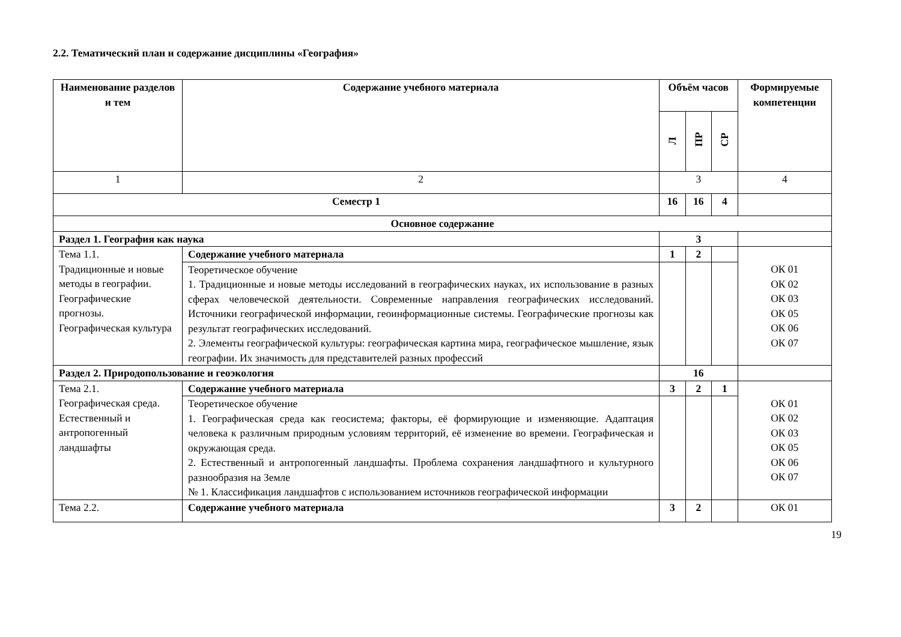2.2. Тематический план и содержание дисциплины «География»
| Наименование разделов и тем | Содержание учебного материала | Объём часов | | | Формируемые компетенции |
| --- | --- | --- | --- | --- | --- |
| | | Л | ПР | СР | |
| 1 | 2 | 3 | | | 4 |
| Семестр 1 | | 16 | 16 | 4 | |
| Основное содержание | | | | | |
| Раздел 1. География как наука | | 3 | | | |
| Тема 1.1. Традиционные и новые методы в географии. Географические прогнозы. Географическая культура | Содержание учебного материала | 1 | 2 | | ОК 01 ОК 02 ОК 03 ОК 05 ОК 06 ОК 07 |
| | Теоретическое обучение 1. Традиционные и новые методы исследований в географических науках, их использование в разных сферах человеческой деятельности. Современные направления географических исследований. Источники географической информации, геоинформационные системы. Географические прогнозы как результат географических исследований. 2. Элементы географической культуры: географическая картина мира, географическое мышление, язык географии. Их значимость для представителей разных профессий | | | | |
| Раздел 2. Природопользование и геоэкология | | 16 | | | |
| Тема 2.1. Географическая среда. Естественный и антропогенный ландшафты | Содержание учебного материала | 3 | 2 | 1 | ОК 01 ОК 02 ОК 03 ОК 05 ОК 06 ОК 07 |
| | Теоретическое обучение 1. Географическая среда как геосистема; факторы, её формирующие и изменяющие. Адаптация человека к различным природным условиям территорий, её изменение во времени. Географическая и окружающая среда. 2. Естественный и антропогенный ландшафты. Проблема сохранения ландшафтного и культурного разнообразия на Земле № 1. Классификация ландшафтов с использованием источников географической информации | | | | |
| Тема 2.2. | Содержание учебного материала | 3 | 2 | | ОК 01 |
19